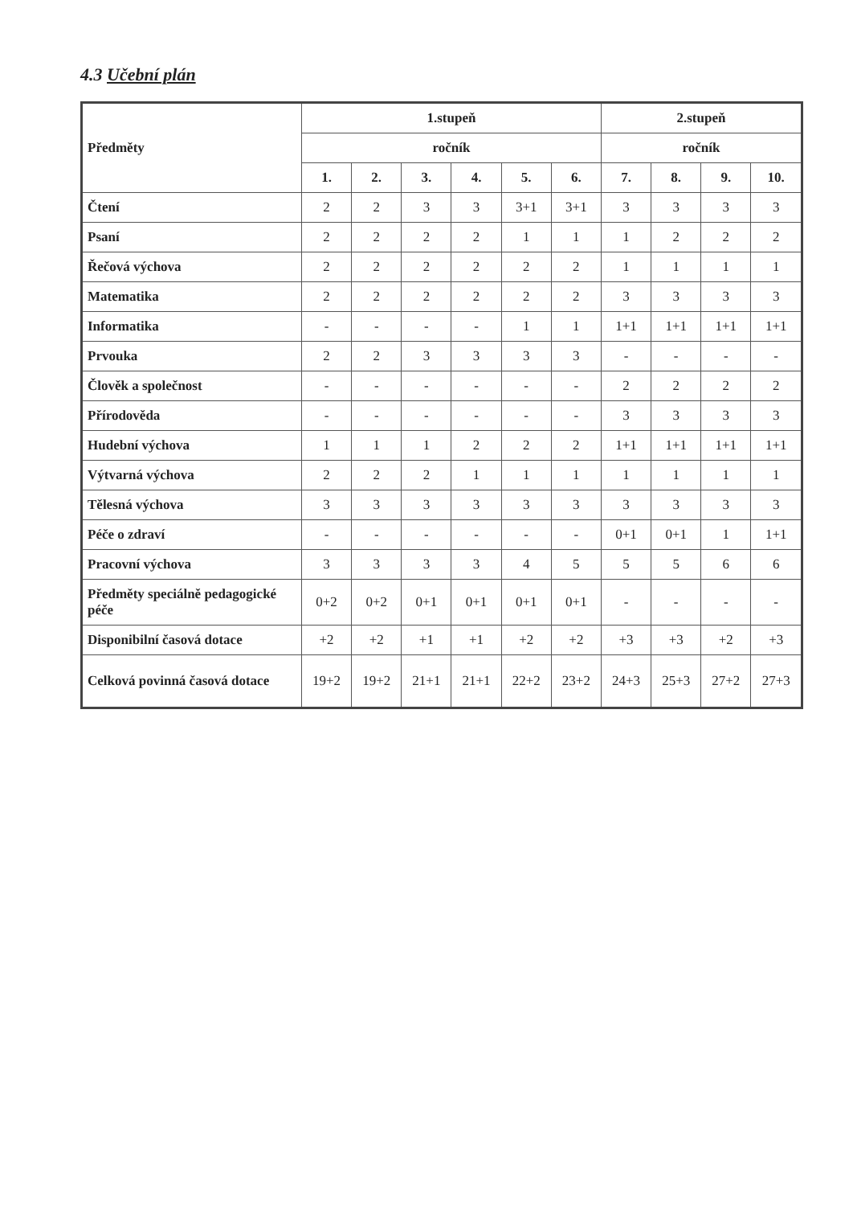4.3 Učební plán
| Předměty | 1.stupeň | | | | | | 2.stupeň | | | |
| --- | --- | --- | --- | --- | --- | --- | --- | --- | --- | --- |
| | ročník | | | | | | ročník | | | |
| | 1. | 2. | 3. | 4. | 5. | 6. | 7. | 8. | 9. | 10. |
| Čtení | 2 | 2 | 3 | 3 | 3+1 | 3+1 | 3 | 3 | 3 | 3 |
| Psaní | 2 | 2 | 2 | 2 | 1 | 1 | 1 | 2 | 2 | 2 |
| Řečová výchova | 2 | 2 | 2 | 2 | 2 | 2 | 1 | 1 | 1 | 1 |
| Matematika | 2 | 2 | 2 | 2 | 2 | 2 | 3 | 3 | 3 | 3 |
| Informatika | - | - | - | - | 1 | 1 | 1+1 | 1+1 | 1+1 | 1+1 |
| Prvouka | 2 | 2 | 3 | 3 | 3 | 3 | - | - | - | - |
| Člověk a společnost | - | - | - | - | - | - | 2 | 2 | 2 | 2 |
| Přírodověda | - | - | - | - | - | - | 3 | 3 | 3 | 3 |
| Hudební výchova | 1 | 1 | 1 | 2 | 2 | 2 | 1+1 | 1+1 | 1+1 | 1+1 |
| Výtvarná výchova | 2 | 2 | 2 | 1 | 1 | 1 | 1 | 1 | 1 | 1 |
| Tělesná výchova | 3 | 3 | 3 | 3 | 3 | 3 | 3 | 3 | 3 | 3 |
| Péče o zdraví | - | - | - | - | - | - | 0+1 | 0+1 | 1 | 1+1 |
| Pracovní výchova | 3 | 3 | 3 | 3 | 4 | 5 | 5 | 5 | 6 | 6 |
| Předměty speciálně pedagogické péče | 0+2 | 0+2 | 0+1 | 0+1 | 0+1 | 0+1 | - | - | - | - |
| Disponibilní časová dotace | +2 | +2 | +1 | +1 | +2 | +2 | +3 | +3 | +2 | +3 |
| Celková povinná časová dotace | 19+2 | 19+2 | 21+1 | 21+1 | 22+2 | 23+2 | 24+3 | 25+3 | 27+2 | 27+3 |